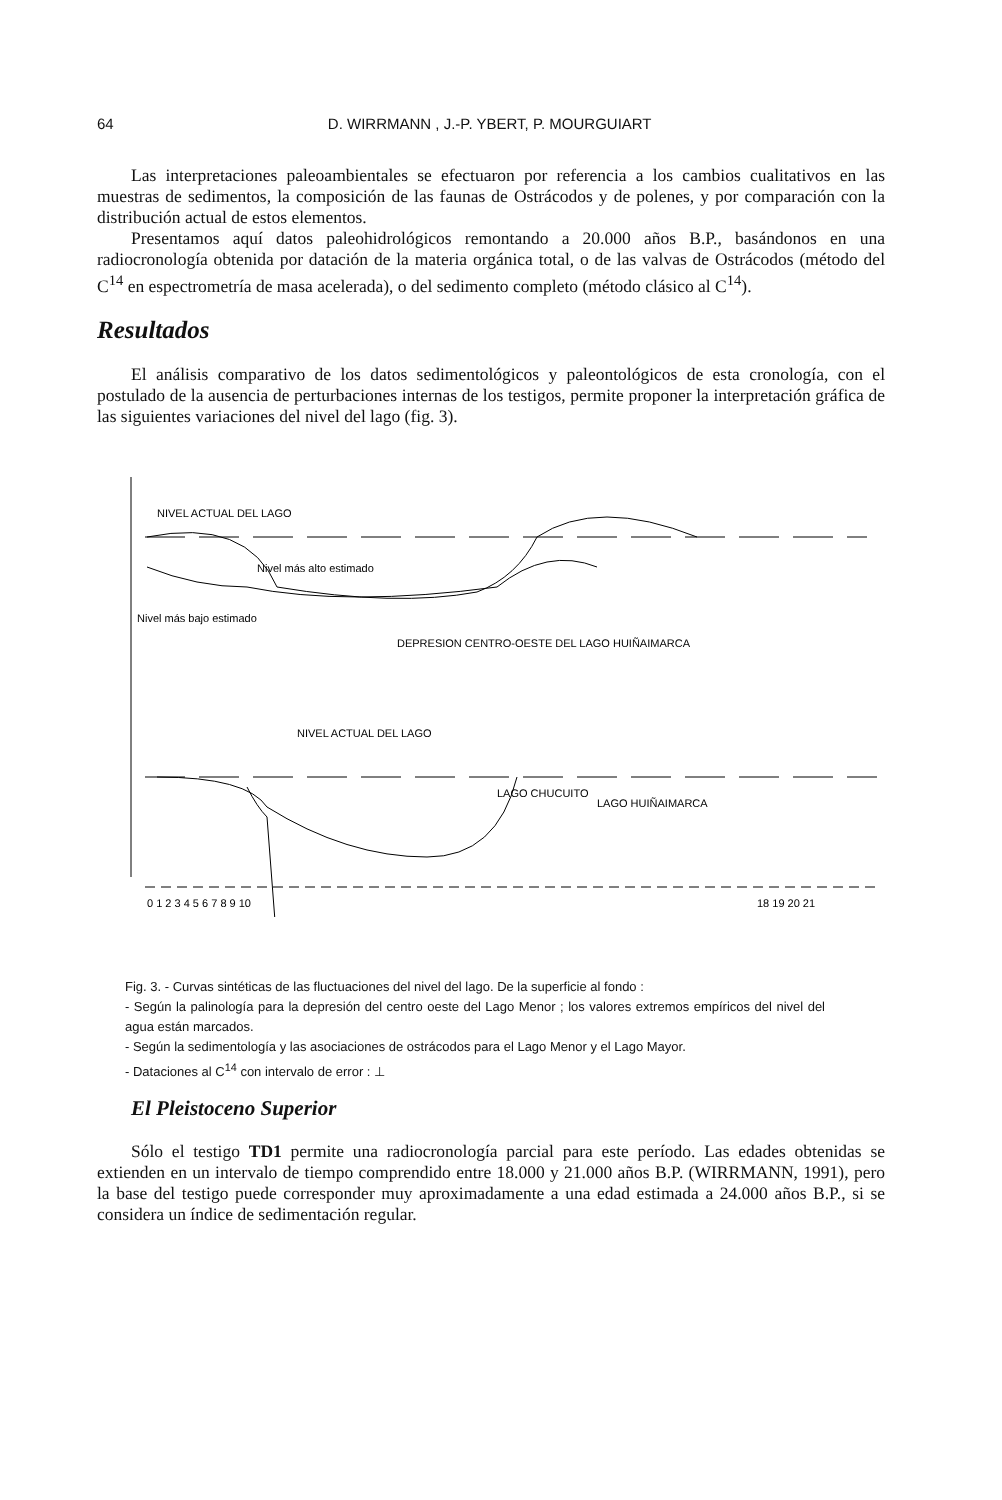64 D. WIRRMANN , J.-P. YBERT, P. MOURGUIART
Las interpretaciones paleoambientales se efectuaron por referencia a los cambios cualitativos en las muestras de sedimentos, la composición de las faunas de Ostrácodos y de polenes, y por comparación con la distribución actual de estos elementos.
Presentamos aquí datos paleohidrológicos remontando a 20.000 años B.P., basándonos en una radiocronología obtenida por datación de la materia orgánica total, o de las valvas de Ostrácodos (método del C<sup>14</sup> en espectrometría de masa acelerada), o del sedimento completo (método clásico al C<sup>14</sup>).
Resultados
El análisis comparativo de los datos sedimentológicos y paleontológicos de esta cronología, con el postulado de la ausencia de perturbaciones internas de los testigos, permite proponer la interpretación gráfica de las siguientes variaciones del nivel del lago (fig. 3).
NIVEL ACTUAL DEL LAGO
Nivel más alto estimado
Nivel más bajo estimado
DEPRESION CENTRO-OESTE DEL LAGO HUIÑAIMARCA
NIVEL ACTUAL DEL LAGO
LAGO HUIÑAIMARCA
LAGO CHUCUITO
0 1 2 3 4 5 6 7 8 9 10
18 19 20 21
Fig. 3. - Curvas sintéticas de las fluctuaciones del nivel del lago. De la superficie al fondo :
- Según la palinología para la depresión del centro oeste del Lago Menor ; los valores extremos empíricos del nivel del agua están marcados.
- Según la sedimentología y las asociaciones de ostrácodos para el Lago Menor y el Lago Mayor.
- Dataciones al C<sup>14</sup> con intervalo de error : ⊥
El Pleistoceno Superior
Sólo el testigo TD1 permite una radiocronología parcial para este período. Las edades obtenidas se extienden en un intervalo de tiempo comprendido entre 18.000 y 21.000 años B.P. (WIRRMANN, 1991), pero la base del testigo puede corresponder muy aproximadamente a una edad estimada a 24.000 años B.P., si se considera un índice de sedimentación regular.